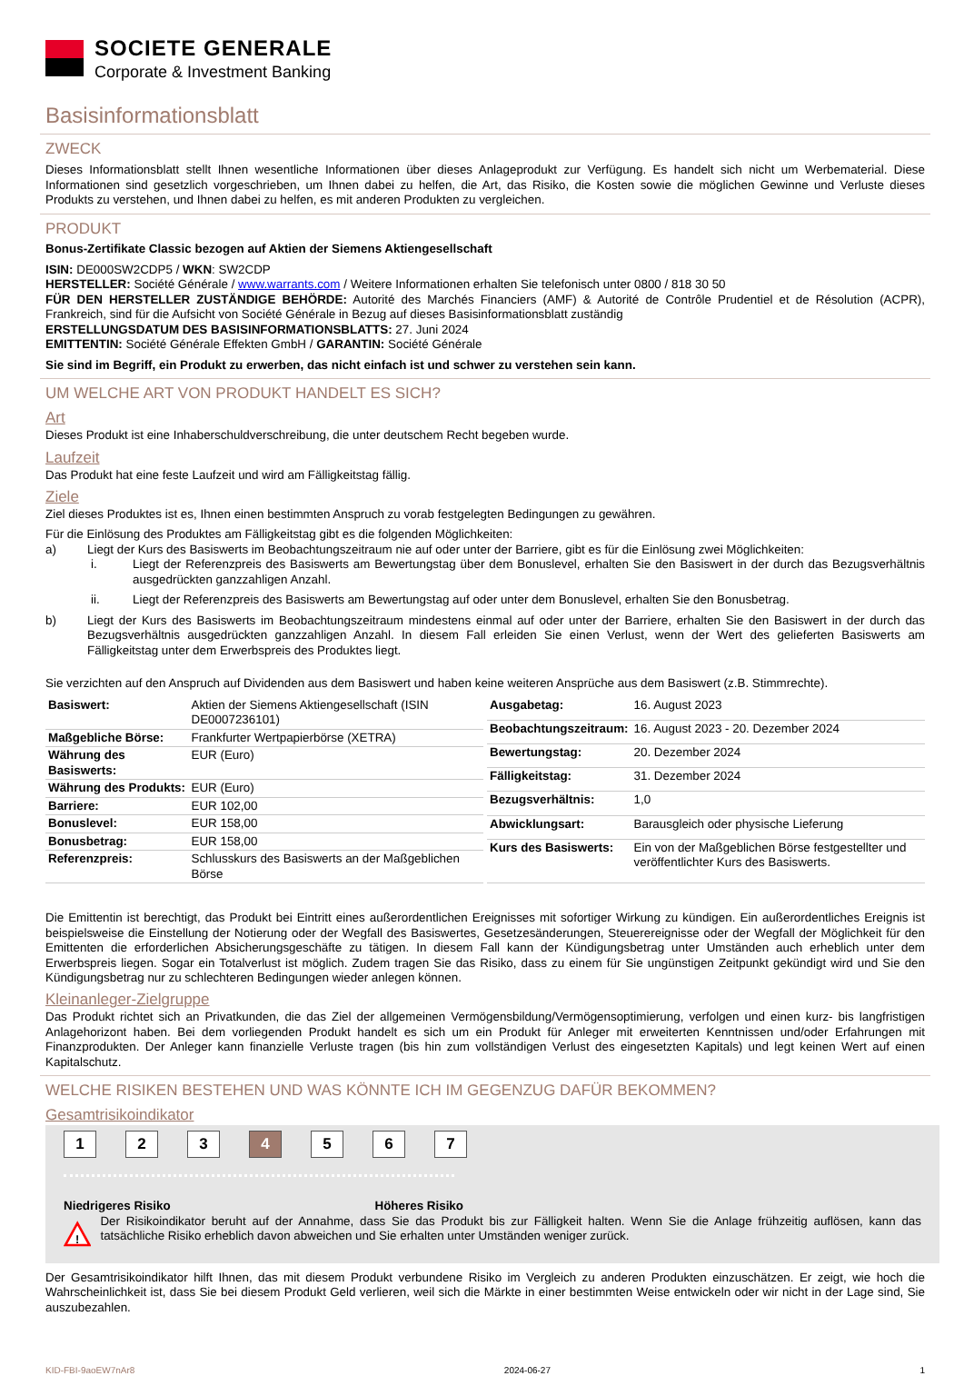SOCIETE GENERALE
Corporate & Investment Banking
Basisinformationsblatt
ZWECK
Dieses Informationsblatt stellt Ihnen wesentliche Informationen über dieses Anlageprodukt zur Verfügung. Es handelt sich nicht um Werbematerial. Diese Informationen sind gesetzlich vorgeschrieben, um Ihnen dabei zu helfen, die Art, das Risiko, die Kosten sowie die möglichen Gewinne und Verluste dieses Produkts zu verstehen, und Ihnen dabei zu helfen, es mit anderen Produkten zu vergleichen.
PRODUKT
Bonus-Zertifikate Classic bezogen auf Aktien der Siemens Aktiengesellschaft
ISIN: DE000SW2CDP5 / WKN: SW2CDP
HERSTELLER: Société Générale / www.warrants.com / Weitere Informationen erhalten Sie telefonisch unter 0800 / 818 30 50
FÜR DEN HERSTELLER ZUSTÄNDIGE BEHÖRDE: Autorité des Marchés Financiers (AMF) & Autorité de Contrôle Prudentiel et de Résolution (ACPR), Frankreich, sind für die Aufsicht von Société Générale in Bezug auf dieses Basisinformationsblatt zuständig
ERSTELLUNGSDATUM DES BASISINFORMATIONSBLATTS: 27. Juni 2024
EMITTENTIN: Société Générale Effekten GmbH / GARANTIN: Société Générale
Sie sind im Begriff, ein Produkt zu erwerben, das nicht einfach ist und schwer zu verstehen sein kann.
UM WELCHE ART VON PRODUKT HANDELT ES SICH?
Art
Dieses Produkt ist eine Inhaberschuldverschreibung, die unter deutschem Recht begeben wurde.
Laufzeit
Das Produkt hat eine feste Laufzeit und wird am Fälligkeitstag fällig.
Ziele
Ziel dieses Produktes ist es, Ihnen einen bestimmten Anspruch zu vorab festgelegten Bedingungen zu gewähren.
Für die Einlösung des Produktes am Fälligkeitstag gibt es die folgenden Möglichkeiten:
a) Liegt der Kurs des Basiswerts im Beobachtungszeitraum nie auf oder unter der Barriere, gibt es für die Einlösung zwei Möglichkeiten:
i. Liegt der Referenzpreis des Basiswerts am Bewertungstag über dem Bonuslevel, erhalten Sie den Basiswert in der durch das Bezugsverhältnis ausgedrückten ganzzahligen Anzahl.
ii. Liegt der Referenzpreis des Basiswerts am Bewertungstag auf oder unter dem Bonuslevel, erhalten Sie den Bonusbetrag.
b) Liegt der Kurs des Basiswerts im Beobachtungszeitraum mindestens einmal auf oder unter der Barriere, erhalten Sie den Basiswert in der durch das Bezugsverhältnis ausgedrückten ganzzahligen Anzahl. In diesem Fall erleiden Sie einen Verlust, wenn der Wert des gelieferten Basiswerts am Fälligkeitstag unter dem Erwerbspreis des Produktes liegt.
Sie verzichten auf den Anspruch auf Dividenden aus dem Basiswert und haben keine weiteren Ansprüche aus dem Basiswert (z.B. Stimmrechte).
| Basiswert: | Aktien der Siemens Aktiengesellschaft (ISIN DE0007236101) |
| Maßgebliche Börse: | Frankfurter Wertpapierbörse (XETRA) |
| Währung des Basiswerts: | EUR (Euro) |
| Währung des Produkts: | EUR (Euro) |
| Barriere: | EUR 102,00 |
| Bonuslevel: | EUR 158,00 |
| Bonusbetrag: | EUR 158,00 |
| Referenzpreis: | Schlusskurs des Basiswerts an der Maßgeblichen Börse |
| Ausgabetag: | 16. August 2023 |
| Beobachtungszeitraum: | 16. August 2023 - 20. Dezember 2024 |
| Bewertungstag: | 20. Dezember 2024 |
| Fälligkeitstag: | 31. Dezember 2024 |
| Bezugsverhältnis: | 1,0 |
| Abwicklungsart: | Barausgleich oder physische Lieferung |
| Kurs des Basiswerts: | Ein von der Maßgeblichen Börse festgestellter und veröffentlichter Kurs des Basiswerts. |
Die Emittentin ist berechtigt, das Produkt bei Eintritt eines außerordentlichen Ereignisses mit sofortiger Wirkung zu kündigen. Ein außerordentliches Ereignis ist beispielsweise die Einstellung der Notierung oder der Wegfall des Basiswertes, Gesetzesänderungen, Steuerereignisse oder der Wegfall der Möglichkeit für den Emittenten die erforderlichen Absicherungsgeschäfte zu tätigen. In diesem Fall kann der Kündigungsbetrag unter Umständen auch erheblich unter dem Erwerbspreis liegen. Sogar ein Totalverlust ist möglich. Zudem tragen Sie das Risiko, dass zu einem für Sie ungünstigen Zeitpunkt gekündigt wird und Sie den Kündigungsbetrag nur zu schlechteren Bedingungen wieder anlegen können.
Kleinanleger-Zielgruppe
Das Produkt richtet sich an Privatkunden, die das Ziel der allgemeinen Vermögensbildung/Vermögensoptimierung, verfolgen und einen kurz- bis langfristigen Anlagehorizont haben. Bei dem vorliegenden Produkt handelt es sich um ein Produkt für Anleger mit erweiterten Kenntnissen und/oder Erfahrungen mit Finanzprodukten. Der Anleger kann finanzielle Verluste tragen (bis hin zum vollständigen Verlust des eingesetzten Kapitals) und legt keinen Wert auf einen Kapitalschutz.
WELCHE RISIKEN BESTEHEN UND WAS KÖNNTE ICH IM GEGENZUG DAFÜR BEKOMMEN?
Gesamtrisikoindikator
1 2 3 4 5 6 7
Niedrigeres Risiko Höheres Risiko
!
Der Risikoindikator beruht auf der Annahme, dass Sie das Produkt bis zur Fälligkeit halten. Wenn Sie die Anlage frühzeitig auflösen, kann das tatsächliche Risiko erheblich davon abweichen und Sie erhalten unter Umständen weniger zurück.
Der Gesamtrisikoindikator hilft Ihnen, das mit diesem Produkt verbundene Risiko im Vergleich zu anderen Produkten einzuschätzen. Er zeigt, wie hoch die Wahrscheinlichkeit ist, dass Sie bei diesem Produkt Geld verlieren, weil sich die Märkte in einer bestimmten Weise entwickeln oder wir nicht in der Lage sind, Sie auszubezahlen.
KID-FBI-9aoEW7nAr8 2024-06-27 1